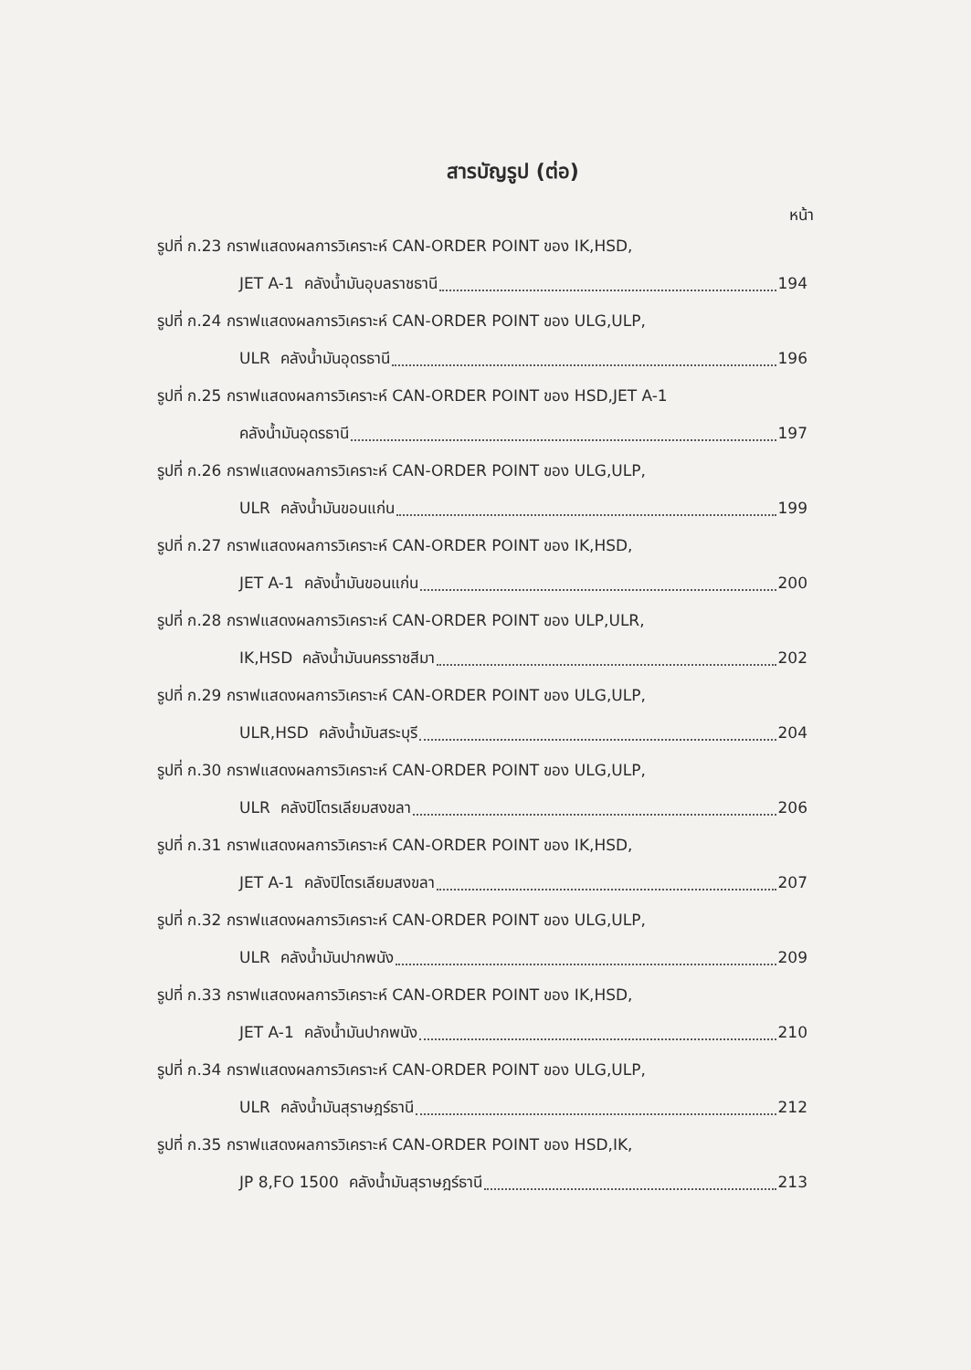สารบัญรูป (ต่อ)
หน้า
รูปที่ ก.23 กราฟแสดงผลการวิเคราะห์ CAN-ORDER POINT ของ IK,HSD,
JET A-1 คลังน้ำมันอุบลราชธานี 194
รูปที่ ก.24 กราฟแสดงผลการวิเคราะห์ CAN-ORDER POINT ของ ULG,ULP,
ULR คลังน้ำมันอุดรธานี 196
รูปที่ ก.25 กราฟแสดงผลการวิเคราะห์ CAN-ORDER POINT ของ HSD,JET A-1
คลังน้ำมันอุดรธานี 197
รูปที่ ก.26 กราฟแสดงผลการวิเคราะห์ CAN-ORDER POINT ของ ULG,ULP,
ULR คลังน้ำมันขอนแก่น 199
รูปที่ ก.27 กราฟแสดงผลการวิเคราะห์ CAN-ORDER POINT ของ IK,HSD,
JET A-1 คลังน้ำมันขอนแก่น 200
รูปที่ ก.28 กราฟแสดงผลการวิเคราะห์ CAN-ORDER POINT ของ ULP,ULR,
IK,HSD คลังน้ำมันนครราชสีมา 202
รูปที่ ก.29 กราฟแสดงผลการวิเคราะห์ CAN-ORDER POINT ของ ULG,ULP,
ULR,HSD คลังน้ำมันสระบุรี 204
รูปที่ ก.30 กราฟแสดงผลการวิเคราะห์ CAN-ORDER POINT ของ ULG,ULP,
ULR คลังปิโตรเลียมสงขลา 206
รูปที่ ก.31 กราฟแสดงผลการวิเคราะห์ CAN-ORDER POINT ของ IK,HSD,
JET A-1 คลังปิโตรเลียมสงขลา 207
รูปที่ ก.32 กราฟแสดงผลการวิเคราะห์ CAN-ORDER POINT ของ ULG,ULP,
ULR คลังน้ำมันปากพนัง 209
รูปที่ ก.33 กราฟแสดงผลการวิเคราะห์ CAN-ORDER POINT ของ IK,HSD,
JET A-1 คลังน้ำมันปากพนัง 210
รูปที่ ก.34 กราฟแสดงผลการวิเคราะห์ CAN-ORDER POINT ของ ULG,ULP,
ULR คลังน้ำมันสุราษฎร์ธานี 212
รูปที่ ก.35 กราฟแสดงผลการวิเคราะห์ CAN-ORDER POINT ของ HSD,IK,
JP 8,FO 1500 คลังน้ำมันสุราษฎร์ธานี 213